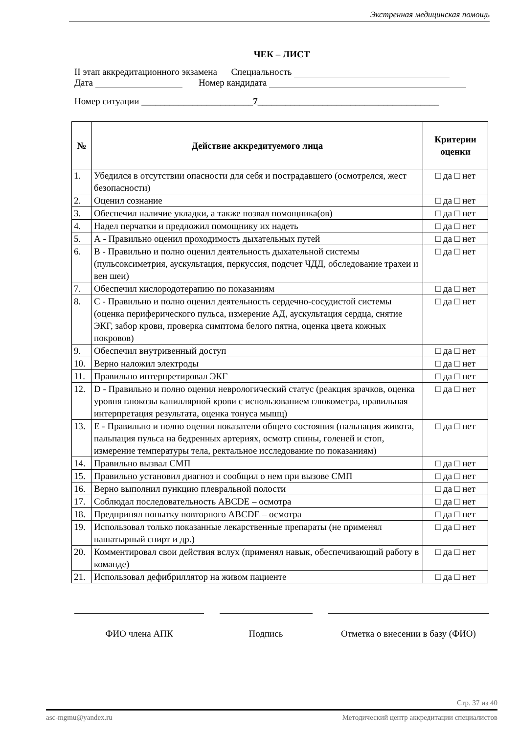Экстренная медицинская помощь
ЧЕК – ЛИСТ
II этап аккредитационного экзамена Специальность
Дата Номер кандидата
Номер ситуации ________________________7_______________________________________
| № | Действие аккредитуемого лица | Критерии оценки |
| --- | --- | --- |
| 1. | Убедился в отсутствии опасности для себя и пострадавшего (осмотрелся, жест безопасности) | □ да □ нет |
| 2. | Оценил сознание | □ да □ нет |
| 3. | Обеспечил наличие укладки, а также позвал помощника(ов) | □ да □ нет |
| 4. | Надел перчатки и предложил помощнику их надеть | □ да □ нет |
| 5. | А - Правильно оценил проходимость дыхательных путей | □ да □ нет |
| 6. | В - Правильно и полно оценил деятельность дыхательной системы (пульсоксиметрия, аускультация, перкуссия, подсчет ЧДД, обследование трахеи и вен шеи) | □ да □ нет |
| 7. | Обеспечил кислородотерапию по показаниям | □ да □ нет |
| 8. | С - Правильно и полно оценил деятельность сердечно-сосудистой системы (оценка периферического пульса, измерение АД, аускультация сердца, снятие ЭКГ, забор крови, проверка симптома белого пятна, оценка цвета кожных покровов) | □ да □ нет |
| 9. | Обеспечил внутривенный доступ | □ да □ нет |
| 10. | Верно наложил электроды | □ да □ нет |
| 11. | Правильно интерпретировал ЭКГ | □ да □ нет |
| 12. | D - Правильно и полно оценил неврологический статус (реакция зрачков, оценка уровня глюкозы капиллярной крови с использованием глюкометра, правильная интерпретация результата, оценка тонуса мышц) | □ да □ нет |
| 13. | Е - Правильно и полно оценил показатели общего состояния (пальпация живота, пальпация пульса на бедренных артериях, осмотр спины, голеней и стоп, измерение температуры тела, ректальное исследование по показаниям) | □ да □ нет |
| 14. | Правильно вызвал СМП | □ да □ нет |
| 15. | Правильно установил диагноз и сообщил о нем при вызове СМП | □ да □ нет |
| 16. | Верно выполнил пункцию плевральной полости | □ да □ нет |
| 17. | Соблюдал последовательность ABCDE – осмотра | □ да □ нет |
| 18. | Предпринял попытку повторного ABCDE – осмотра | □ да □ нет |
| 19. | Использовал только показанные лекарственные препараты (не применял нашатырный спирт и др.) | □ да □ нет |
| 20. | Комментировал свои действия вслух (применял навык, обеспечивающий работу в команде) | □ да □ нет |
| 21. | Использовал дефибриллятор на живом пациенте | □ да □ нет |
ФИО члена АПК Подпись Отметка о внесении в базу (ФИО)
Стр. 37 из 40
asc-mgmu@yandex.ru Методический центр аккредитации специалистов